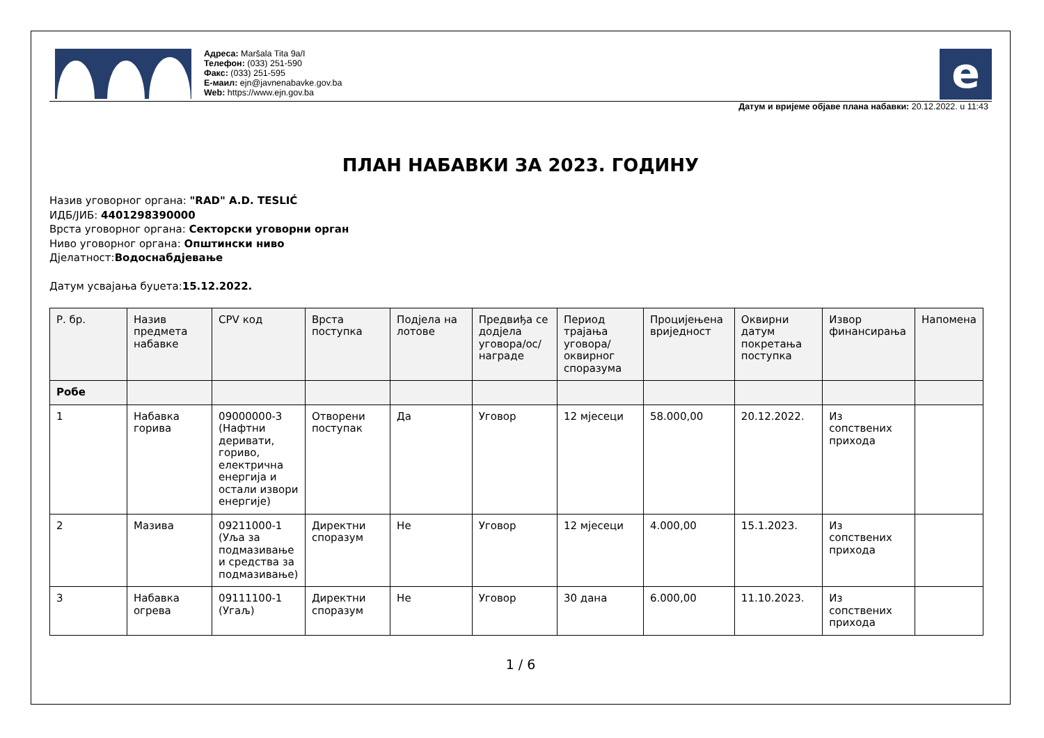Адреса: Maršala Tita 9a/I
Телефон: (033) 251-590
Факс: (033) 251-595
Е-маил: ejn@javnenabavke.gov.ba
Web: https://www.ejn.gov.ba
e
Датум и вријеме објаве плана набавки: 20.12.2022. u 11:43
ПЛАН НАБАВКИ ЗА 2023. ГОДИНУ
Назив уговорног органа: "RAD" A.D. TESLIĆ
ИДБ/ЈИБ: 4401298390000
Врста уговорног органа: Секторски уговорни орган
Ниво уговорног органа: Општински ниво
Дјелатност:Водоснабдјевање
Датум усвајања буџета:15.12.2022.
| Р. бр. | Назив предмета набавке | CPV код | Врста поступка | Подјела на лотове | Предвиђа се додјела уговора/ос/награде | Период трајања уговора/оквирног споразума | Процијењена вриједност | Оквирни датум покретања поступка | Извор финансирања | Напомена |
| --- | --- | --- | --- | --- | --- | --- | --- | --- | --- | --- |
| Робе | | | | | | | | | | |
| 1 | Набавка горива | 09000000-3 (Нафтни деривати, гориво, електрична енергија и остали извори енергије) | Отворени поступак | Да | Уговор | 12 мјесеци | 58.000,00 | 20.12.2022. | Из сопствених прихода | |
| 2 | Мазива | 09211000-1 (Уља за подмазивање и средства за подмазивање) | Директни споразум | Не | Уговор | 12 мјесеци | 4.000,00 | 15.1.2023. | Из сопствених прихода | |
| 3 | Набавка огрева | 09111100-1 (Угаљ) | Директни споразум | Не | Уговор | 30 дана | 6.000,00 | 11.10.2023. | Из сопствених прихода | |
1 / 6